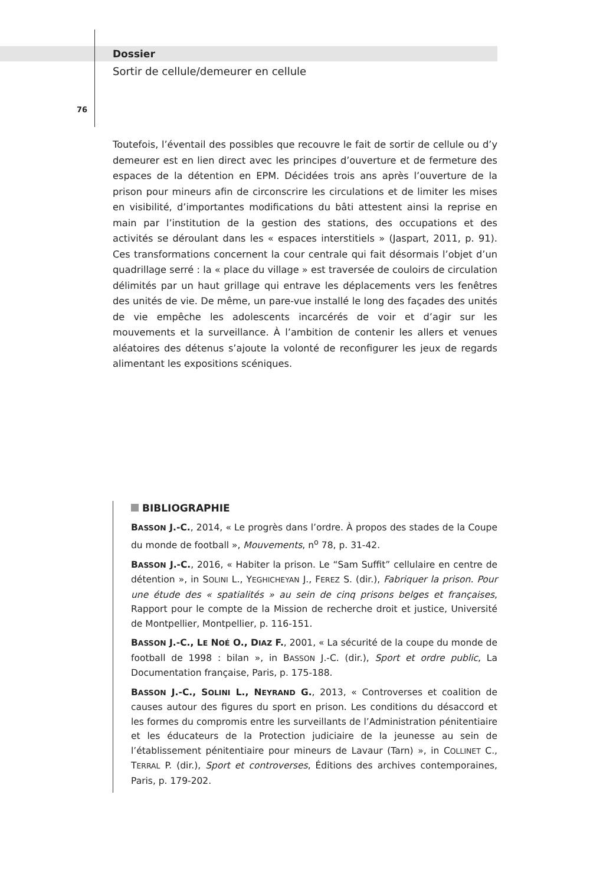Dossier
Sortir de cellule/demeurer en cellule
76
Toutefois, l’éventail des possibles que recouvre le fait de sortir de cellule ou d’y demeurer est en lien direct avec les principes d’ouverture et de fermeture des espaces de la détention en EPM. Décidées trois ans après l’ouverture de la prison pour mineurs afin de circonscrire les circulations et de limiter les mises en visibilité, d’importantes modifications du bâti attestent ainsi la reprise en main par l’institution de la gestion des stations, des occupations et des activités se déroulant dans les « espaces interstitiels » (Jaspart, 2011, p. 91). Ces transformations concernent la cour centrale qui fait désormais l’objet d’un quadrillage serré : la « place du village » est traversée de couloirs de circulation délimités par un haut grillage qui entrave les déplacements vers les fenêtres des unités de vie. De même, un pare-vue installé le long des façades des unités de vie empêche les adolescents incarcérés de voir et d’agir sur les mouvements et la surveillance. À l’ambition de contenir les allers et venues aléatoires des détenus s’ajoute la volonté de reconfigurer les jeux de regards alimentant les expositions scéniques.
BIBLIOGRAPHIE
BASSON J.-C., 2014, « Le progrès dans l’ordre. À propos des stades de la Coupe du monde de football », Mouvements, n<sup>o</sup> 78, p. 31-42.
BASSON J.-C., 2016, « Habiter la prison. Le “Sam Suffit” cellulaire en centre de détention », in SOLINI L., YEGHICHEYAN J., FEREZ S. (dir.), Fabriquer la prison. Pour une étude des « spatialités » au sein de cinq prisons belges et françaises, Rapport pour le compte de la Mission de recherche droit et justice, Université de Montpellier, Montpellier, p. 116-151.
BASSON J.-C., LE NOÉ O., DIAZ F., 2001, « La sécurité de la coupe du monde de football de 1998 : bilan », in BASSON J.-C. (dir.), Sport et ordre public, La Documentation française, Paris, p. 175-188.
BASSON J.-C., SOLINI L., NEYRAND G., 2013, « Controverses et coalition de causes autour des figures du sport en prison. Les conditions du désaccord et les formes du compromis entre les surveillants de l’Administration pénitentiaire et les éducateurs de la Protection judiciaire de la jeunesse au sein de l’établissement pénitentiaire pour mineurs de Lavaur (Tarn) », in COLLINET C., TERRAL P. (dir.), Sport et controverses, Éditions des archives contemporaines, Paris, p. 179-202.